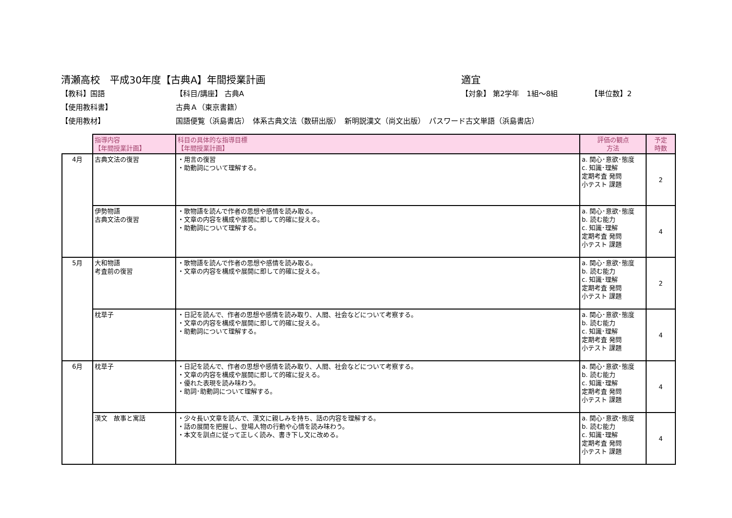清瀬高校　平成30年度【古典A】年間授業計画 適宜
【教科】国語 【科目/講座】 古典A 【対象】 第2学年　1組～8組 【単位数】2
【使用教科書】 古典Ａ（東京書籍）
【使用教材】 国語便覧（浜島書店）　体系古典文法（数研出版）　新明説漢文（尚文出版）　パスワード古文単語（浜島書店）
| | 指導内容 【年間授業計画】 | 科目の具体的な指導目標 【年間授業計画】 | 評価の観点 方法 | 予定 時数 |
| 4月 | 古典文法の復習 | ・用言の復習 ・助動詞について理解する。 | a. 関心･意欲･態度 c. 知識･理解 定期考査 発問 小テスト 課題 | 2 |
| | 伊勢物語 古典文法の復習 | ・歌物語を読んで作者の思想や感情を読み取る。 ・文章の内容を構成や展開に即して的確に捉える。 ・助動詞について理解する。 | a. 関心･意欲･態度 b. 読む能力 c. 知識･理解 定期考査 発問 小テスト 課題 | 4 |
| 5月 | 大和物語 考査前の復習 | ・歌物語を読んで作者の思想や感情を読み取る。 ・文章の内容を構成や展開に即して的確に捉える。 | a. 関心･意欲･態度 b. 読む能力 c. 知識･理解 定期考査 発問 小テスト 課題 | 2 |
| | 枕草子 | ・日記を読んで、作者の思想や感情を読み取り、人間、社会などについて考察する。 ・文章の内容を構成や展開に即して的確に捉える。 ・助動詞について理解する。 | a. 関心･意欲･態度 b. 読む能力 c. 知識･理解 定期考査 発問 小テスト 課題 | 4 |
| 6月 | 枕草子 | ・日記を読んで、作者の思想や感情を読み取り、人間、社会などについて考察する。 ・文章の内容を構成や展開に即して的確に捉える。 ・優れた表現を読み味わう。 ・助詞･助動詞について理解する。 | a. 関心･意欲･態度 b. 読む能力 c. 知識･理解 定期考査 発問 小テスト 課題 | 4 |
| | 漢文 故事と寓話 | ・少々長い文章を読んで、漢文に親しみを持ち、話の内容を理解する。 ・話の展開を把握し、登場人物の行動や心情を読み味わう。 ・本文を訓点に従って正しく読み、書き下し文に改める。 | a. 関心･意欲･態度 b. 読む能力 c. 知識･理解 定期考査 発問 小テスト 課題 | 4 |